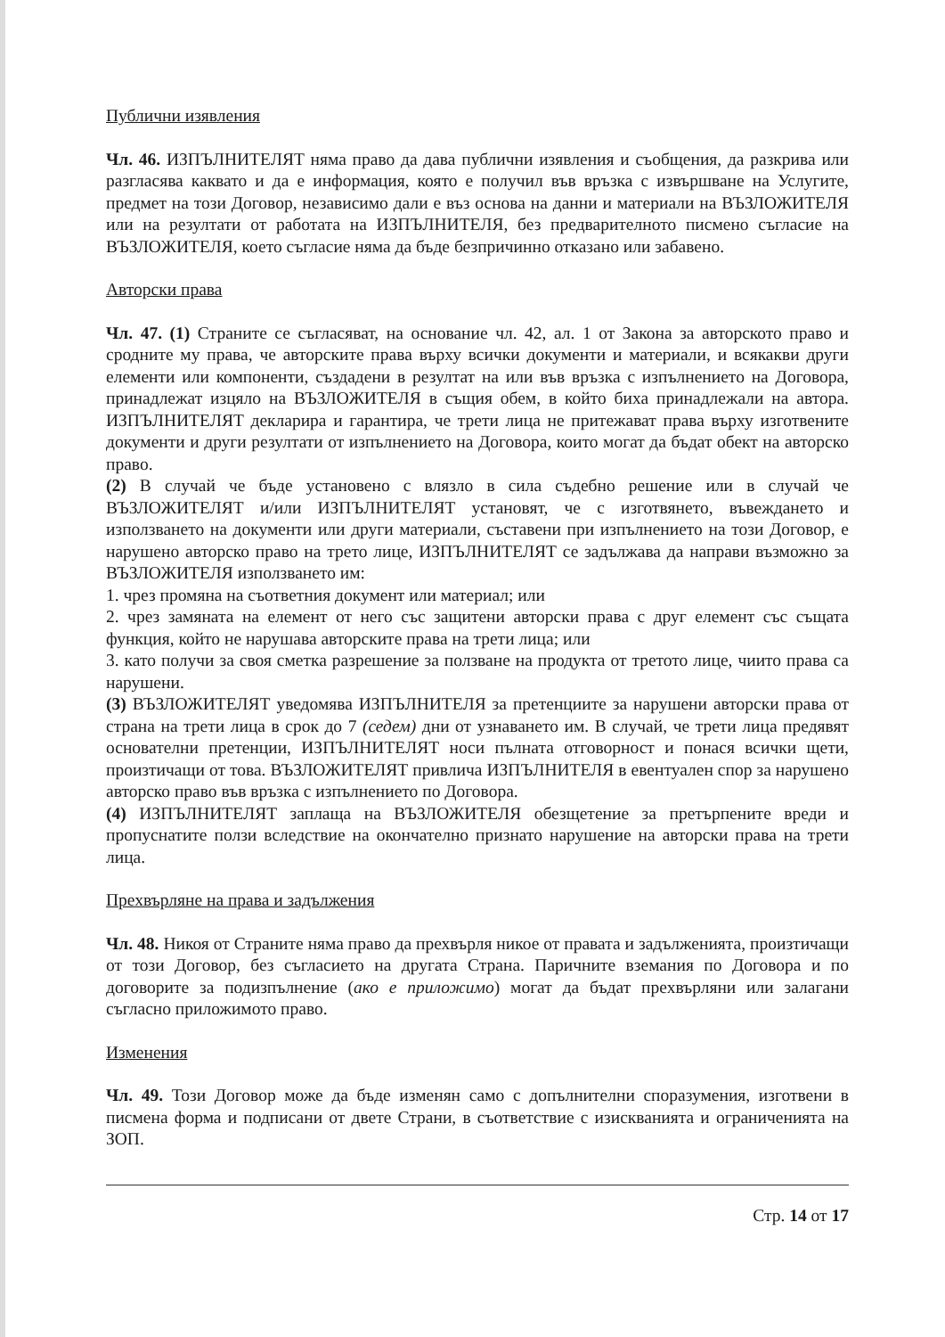Публични изявления
Чл. 46. ИЗПЪЛНИТЕЛЯТ няма право да дава публични изявления и съобщения, да разкрива или разгласява каквато и да е информация, която е получил във връзка с извършване на Услугите, предмет на този Договор, независимо дали е въз основа на данни и материали на ВЪЗЛОЖИТЕЛЯ или на резултати от работата на ИЗПЪЛНИТЕЛЯ, без предварителното писмено съгласие на ВЪЗЛОЖИТЕЛЯ, което съгласие няма да бъде безпричинно отказано или забавено.
Авторски права
Чл. 47. (1) Страните се съгласяват, на основание чл. 42, ал. 1 от Закона за авторското право и сродните му права, че авторските права върху всички документи и материали, и всякакви други елементи или компоненти, създадени в резултат на или във връзка с изпълнението на Договора, принадлежат изцяло на ВЪЗЛОЖИТЕЛЯ в същия обем, в който биха принадлежали на автора. ИЗПЪЛНИТЕЛЯТ декларира и гарантира, че трети лица не притежават права върху изготвените документи и други резултати от изпълнението на Договора, които могат да бъдат обект на авторско право.
(2) В случай че бъде установено с влязло в сила съдебно решение или в случай че ВЪЗЛОЖИТЕЛЯТ и/или ИЗПЪЛНИТЕЛЯТ установят, че с изготвянето, въвеждането и използването на документи или други материали, съставени при изпълнението на този Договор, е нарушено авторско право на трето лице, ИЗПЪЛНИТЕЛЯТ се задължава да направи възможно за ВЪЗЛОЖИТЕЛЯ използването им:
1. чрез промяна на съответния документ или материал; или
2. чрез замяната на елемент от него със защитени авторски права с друг елемент със същата функция, който не нарушава авторските права на трети лица; или
3. като получи за своя сметка разрешение за ползване на продукта от третото лице, чиито права са нарушени.
(3) ВЪЗЛОЖИТЕЛЯТ уведомява ИЗПЪЛНИТЕЛЯ за претенциите за нарушени авторски права от страна на трети лица в срок до 7 (седем) дни от узнаването им. В случай, че трети лица предявят основателни претенции, ИЗПЪЛНИТЕЛЯТ носи пълната отговорност и понася всички щети, произтичащи от това. ВЪЗЛОЖИТЕЛЯТ привлича ИЗПЪЛНИТЕЛЯ в евентуален спор за нарушено авторско право във връзка с изпълнението по Договора.
(4) ИЗПЪЛНИТЕЛЯТ заплаща на ВЪЗЛОЖИТЕЛЯ обезщетение за претърпените вреди и пропуснатите ползи вследствие на окончателно признато нарушение на авторски права на трети лица.
Прехвърляне на права и задължения
Чл. 48. Никоя от Страните няма право да прехвърля никое от правата и задълженията, произтичащи от този Договор, без съгласието на другата Страна. Паричните вземания по Договора и по договорите за подизпълнение (ако е приложимо) могат да бъдат прехвърляни или залагани съгласно приложимото право.
Изменения
Чл. 49. Този Договор може да бъде изменян само с допълнителни споразумения, изготвени в писмена форма и подписани от двете Страни, в съответствие с изискванията и ограниченията на ЗОП.
Стр. 14 от 17